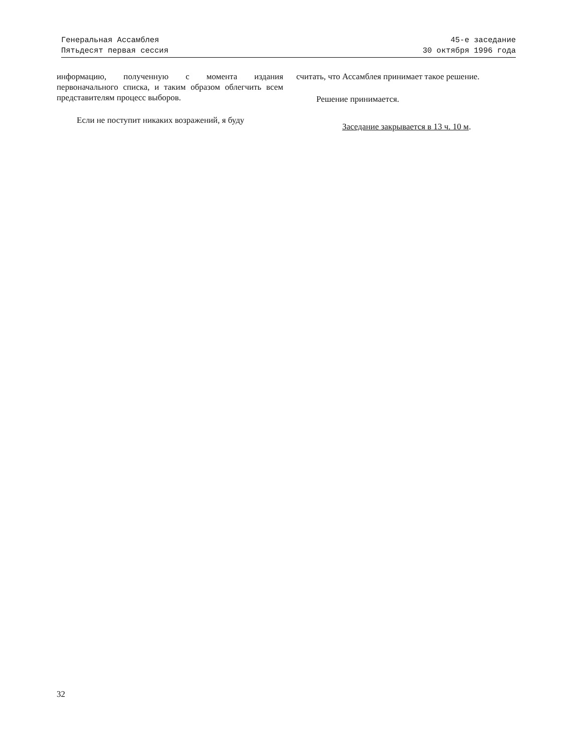Генеральная Ассамблея
Пятьдесят первая сессия
45-е заседание
30 октября 1996 года
информацию, полученную с момента издания первоначального списка, и таким образом облегчить всем представителям процесс выборов.
Если не поступит никаких возражений, я буду
считать, что Ассамблея принимает такое решение.
Решение принимается.
Заседание закрывается в 13 ч. 10 м.
32